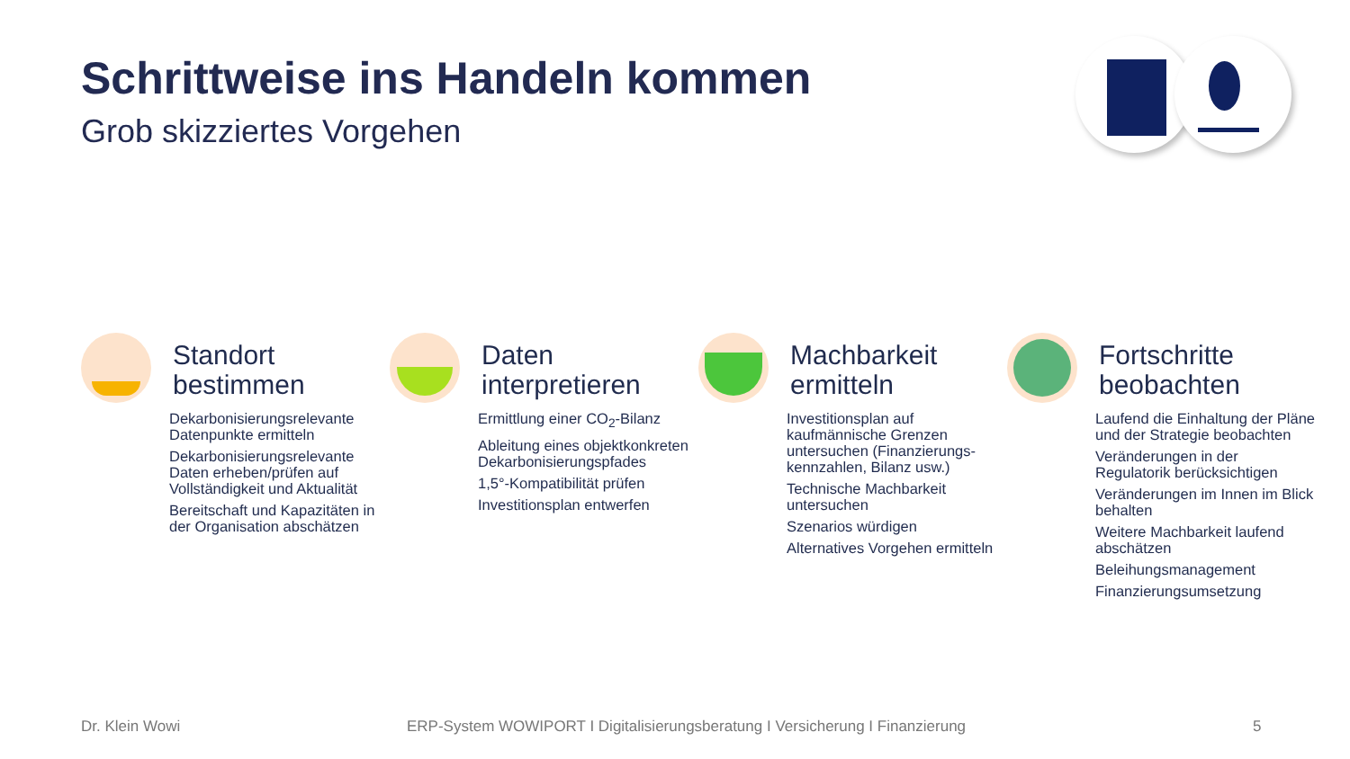Schrittweise ins Handeln kommen
Grob skizziertes Vorgehen
Standort
bestimmen
Dekarbonisierungsrelevante Datenpunkte ermitteln
Dekarbonisierungsrelevante Daten erheben/prüfen auf Vollständigkeit und Aktualität
Bereitschaft und Kapazitäten in der Organisation abschätzen
Daten
interpretieren
Ermittlung einer CO<sub>2</sub>-Bilanz
Ableitung eines objektkonkreten Dekarbonisierungspfades
1,5°-Kompatibilität prüfen
Investitionsplan entwerfen
Machbarkeit
ermitteln
Investitionsplan auf kaufmännische Grenzen untersuchen (Finanzierungs-kennzahlen, Bilanz usw.)
Technische Machbarkeit untersuchen
Szenarios würdigen
Alternatives Vorgehen ermitteln
Fortschritte
beobachten
Laufend die Einhaltung der Pläne und der Strategie beobachten
Veränderungen in der Regulatorik berücksichtigen
Veränderungen im Innen im Blick behalten
Weitere Machbarkeit laufend abschätzen
Beleihungsmanagement
Finanzierungsumsetzung
Dr. Klein Wowi
ERP-System WOWIPORT I Digitalisierungsberatung I Versicherung I Finanzierung
5